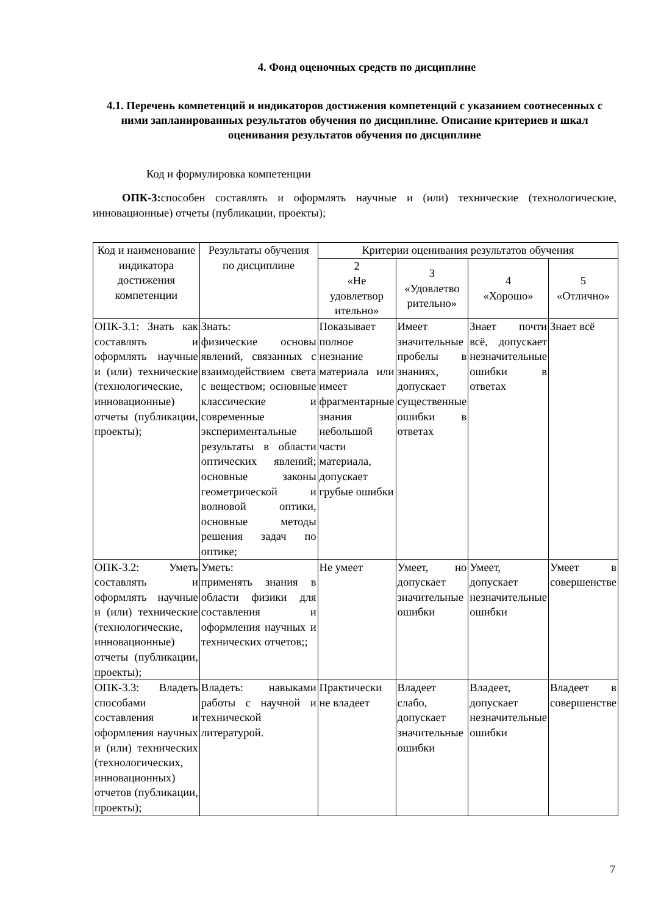4. Фонд оценочных средств по дисциплине
4.1. Перечень компетенций и индикаторов достижения компетенций с указанием соотнесенных с ними запланированных результатов обучения по дисциплине. Описание критериев и шкал оценивания результатов обучения по дисциплине
Код и формулировка компетенции
ОПК-3: способен составлять и оформлять научные и (или) технические (технологические, инновационные) отчеты (публикации, проекты);
| Код и наименование индикатора достижения компетенции | Результаты обучения по дисциплине | Критерии оценивания результатов обучения | | | |
| --- | --- | --- | --- | --- | --- |
| | | 2 «Не удовлетвор ительно» | 3 «Удовлетво рительно» | 4 «Хорошо» | 5 «Отлично» |
| ОПК-3.1: Знать как составлять и оформлять научные и (или) технические (технологические, инновационные) отчеты (публикации, проекты); | Знать: физические основы явлений, связанных с взаимодействием света с веществом; основные классические и современные экспериментальные результаты в области оптических явлений; основные законы геометрической и волновой оптики, основные методы решения задач по оптике; | Показывает полное незнание материала или имеет фрагментарные знания небольшой части материала, допускает грубые ошибки | Имеет значительные пробелы в знаниях, допускает существенные ошибки в ответах | Знает почти всё, допускает незначительные ошибки в ответах | Знает всё |
| ОПК-3.2: Уметь составлять и оформлять научные и (или) технические (технологические, инновационные) отчеты (публикации, проекты); | Уметь: применять знания в области физики для составления и оформления научных и технических отчетов;; | Не умеет | Умеет, но допускает значительные ошибки | Умеет, допускает незначительные ошибки | Умеет в совершенстве |
| ОПК-3.3: Владеть способами составления и оформления научных и (или) технических (технологических, инновационных) отчетов (публикации, проекты); | Владеть: навыками работы с научной и технической литературой. | Практически не владеет | Владеет слабо, допускает значительные ошибки | Владеет, допускает незначительные ошибки | Владеет в совершенстве |
7